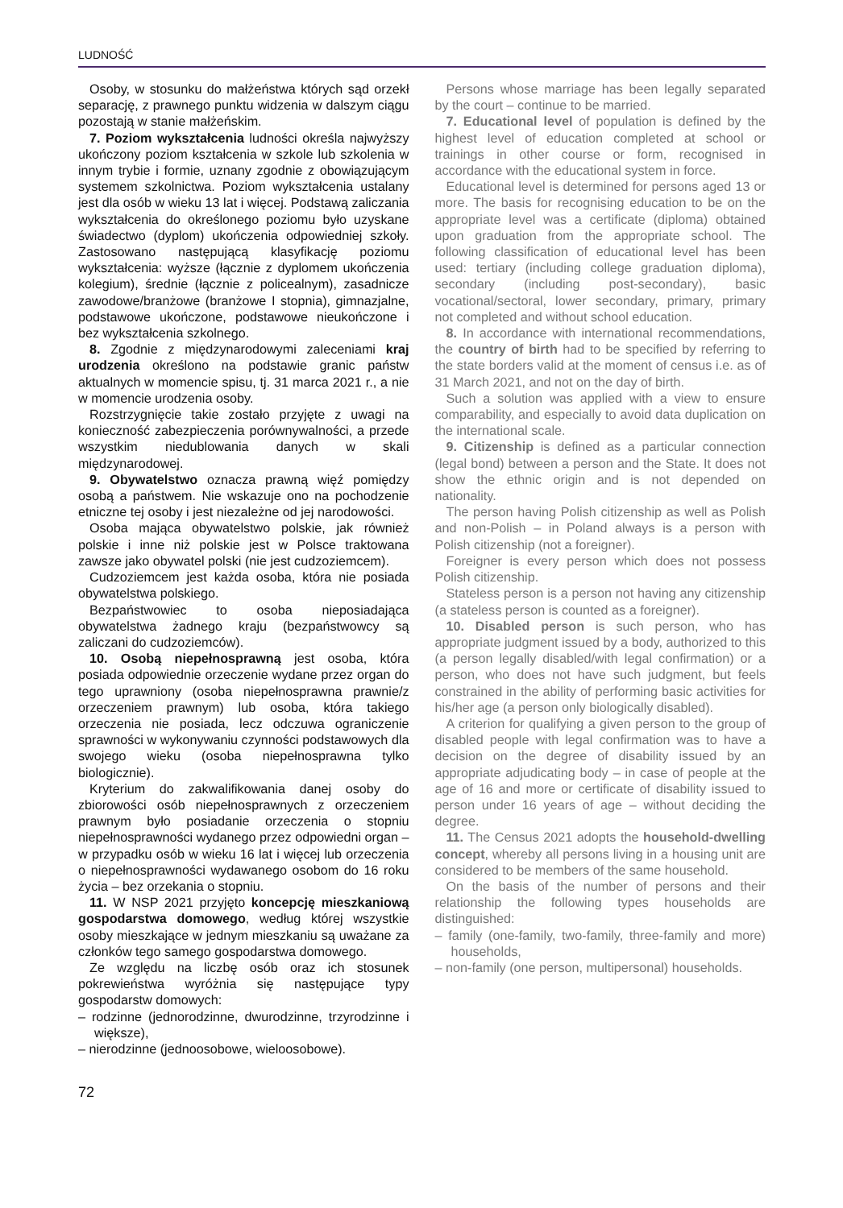LUDNOŚĆ
Osoby, w stosunku do małżeństwa których sąd orzekł separację, z prawnego punktu widzenia w dalszym ciągu pozostają w stanie małżeńskim.
7. Poziom wykształcenia ludności określa najwyższy ukończony poziom kształcenia w szkole lub szkolenia w innym trybie i formie, uznany zgodnie z obowiązującym systemem szkolnictwa. Poziom wykształcenia ustalany jest dla osób w wieku 13 lat i więcej. Podstawą zaliczania wykształcenia do określonego poziomu było uzyskane świadectwo (dyplom) ukończenia odpowiedniej szkoły. Zastosowano następującą klasyfikację poziomu wykształcenia: wyższe (łącznie z dyplomem ukończenia kolegium), średnie (łącznie z policealnym), zasadnicze zawodowe/branżowe (branżowe I stopnia), gimnazjalne, podstawowe ukończone, podstawowe nieukończone i bez wykształcenia szkolnego.
8. Zgodnie z międzynarodowymi zaleceniami kraj urodzenia określono na podstawie granic państw aktualnych w momencie spisu, tj. 31 marca 2021 r., a nie w momencie urodzenia osoby.
Rozstrzygnięcie takie zostało przyjęte z uwagi na konieczność zabezpieczenia porównywalności, a przede wszystkim niedublowania danych w skali międzynarodowej.
9. Obywatelstwo oznacza prawną więź pomiędzy osobą a państwem. Nie wskazuje ono na pochodzenie etniczne tej osoby i jest niezależne od jej narodowości.
Osoba mająca obywatelstwo polskie, jak również polskie i inne niż polskie jest w Polsce traktowana zawsze jako obywatel polski (nie jest cudzoziemcem).
Cudzoziemcem jest każda osoba, która nie posiada obywatelstwa polskiego.
Bezpaństwowiec to osoba nieposiadająca obywatelstwa żadnego kraju (bezpaństwowcy są zaliczani do cudzoziemców).
10. Osobą niepełnosprawną jest osoba, która posiada odpowiednie orzeczenie wydane przez organ do tego uprawniony (osoba niepełnosprawna prawnie/z orzeczeniem prawnym) lub osoba, która takiego orzeczenia nie posiada, lecz odczuwa ograniczenie sprawności w wykonywaniu czynności podstawowych dla swojego wieku (osoba niepełnosprawna tylko biologicznie).
Kryterium do zakwalifikowania danej osoby do zbiorowości osób niepełnosprawnych z orzeczeniem prawnym było posiadanie orzeczenia o stopniu niepełnosprawności wydanego przez odpowiedni organ – w przypadku osób w wieku 16 lat i więcej lub orzeczenia o niepełnosprawności wydawanego osobom do 16 roku życia – bez orzekania o stopniu.
11. W NSP 2021 przyjęto koncepcję mieszkaniową gospodarstwa domowego, według której wszystkie osoby mieszkające w jednym mieszkaniu są uważane za członków tego samego gospodarstwa domowego.
Ze względu na liczbę osób oraz ich stosunek pokrewieństwa wyróżnia się następujące typy gospodarstw domowych:
– rodzinne (jednorodzinne, dwurodzinne, trzyrodzinne i większe),
– nierodzinne (jednoosobowe, wieloosobowe).
Persons whose marriage has been legally separated by the court – continue to be married.
7. Educational level of population is defined by the highest level of education completed at school or trainings in other course or form, recognised in accordance with the educational system in force.
Educational level is determined for persons aged 13 or more. The basis for recognising education to be on the appropriate level was a certificate (diploma) obtained upon graduation from the appropriate school. The following classification of educational level has been used: tertiary (including college graduation diploma), secondary (including post-secondary), basic vocational/sectoral, lower secondary, primary, primary not completed and without school education.
8. In accordance with international recommendations, the country of birth had to be specified by referring to the state borders valid at the moment of census i.e. as of 31 March 2021, and not on the day of birth.
Such a solution was applied with a view to ensure comparability, and especially to avoid data duplication on the international scale.
9. Citizenship is defined as a particular connection (legal bond) between a person and the State. It does not show the ethnic origin and is not depended on nationality.
The person having Polish citizenship as well as Polish and non-Polish – in Poland always is a person with Polish citizenship (not a foreigner).
Foreigner is every person which does not possess Polish citizenship.
Stateless person is a person not having any citizenship (a stateless person is counted as a foreigner).
10. Disabled person is such person, who has appropriate judgment issued by a body, authorized to this (a person legally disabled/with legal confirmation) or a person, who does not have such judgment, but feels constrained in the ability of performing basic activities for his/her age (a person only biologically disabled).
A criterion for qualifying a given person to the group of disabled people with legal confirmation was to have a decision on the degree of disability issued by an appropriate adjudicating body – in case of people at the age of 16 and more or certificate of disability issued to person under 16 years of age – without deciding the degree.
11. The Census 2021 adopts the household-dwelling concept, whereby all persons living in a housing unit are considered to be members of the same household.
On the basis of the number of persons and their relationship the following types households are distinguished:
– family (one-family, two-family, three-family and more) households,
– non-family (one person, multipersonal) households.
72